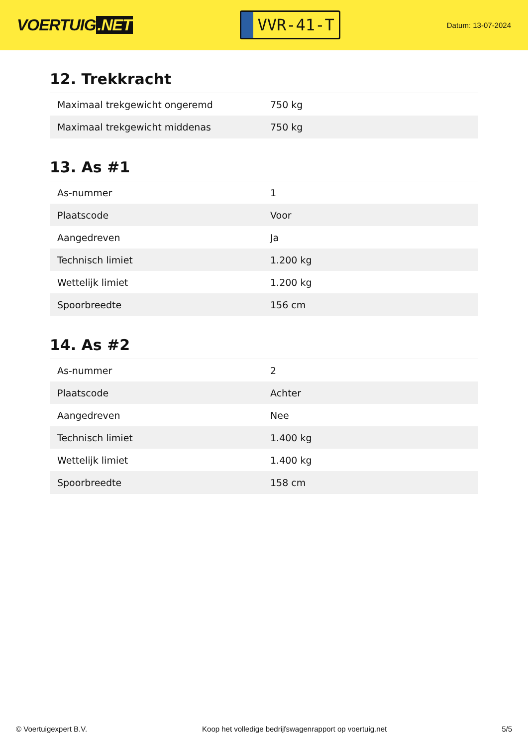VOERTUIG.NET
VVR-41-T
Datum: 13-07-2024
12. Trekkracht
| Maximaal trekgewicht ongeremd | 750 kg |
| Maximaal trekgewicht middenas | 750 kg |
13. As #1
| As-nummer | 1 |
| Plaatscode | Voor |
| Aangedreven | Ja |
| Technisch limiet | 1.200 kg |
| Wettelijk limiet | 1.200 kg |
| Spoorbreedte | 156 cm |
14. As #2
| As-nummer | 2 |
| Plaatscode | Achter |
| Aangedreven | Nee |
| Technisch limiet | 1.400 kg |
| Wettelijk limiet | 1.400 kg |
| Spoorbreedte | 158 cm |
© Voertuigexpert B.V. Koop het volledige bedrijfswagenrapport op voertuig.net 5/5